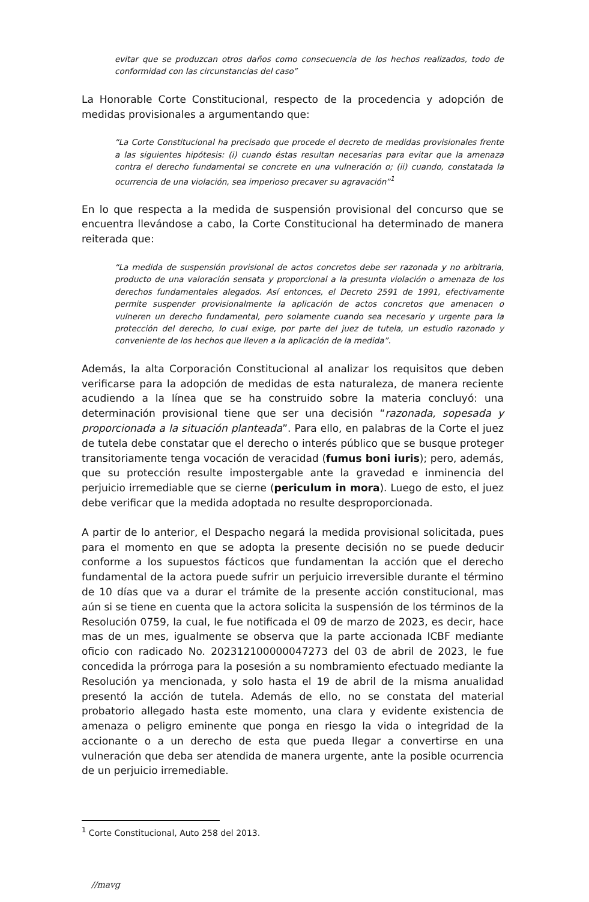evitar que se produzcan otros daños como consecuencia de los hechos realizados, todo de conformidad con las circunstancias del caso”
La Honorable Corte Constitucional, respecto de la procedencia y adopción de medidas provisionales a argumentando que:
“La Corte Constitucional ha precisado que procede el decreto de medidas provisionales frente a las siguientes hipótesis: (i) cuando éstas resultan necesarias para evitar que la amenaza contra el derecho fundamental se concrete en una vulneración o; (ii) cuando, constatada la ocurrencia de una violación, sea imperioso precaver su agravación”<sup>1</sup>
En lo que respecta a la medida de suspensión provisional del concurso que se encuentra llevándose a cabo, la Corte Constitucional ha determinado de manera reiterada que:
“La medida de suspensión provisional de actos concretos debe ser razonada y no arbitraria, producto de una valoración sensata y proporcional a la presunta violación o amenaza de los derechos fundamentales alegados. Así entonces, el Decreto 2591 de 1991, efectivamente permite suspender provisionalmente la aplicación de actos concretos que amenacen o vulneren un derecho fundamental, pero solamente cuando sea necesario y urgente para la protección del derecho, lo cual exige, por parte del juez de tutela, un estudio razonado y conveniente de los hechos que lleven a la aplicación de la medida”.
Además, la alta Corporación Constitucional al analizar los requisitos que deben verificarse para la adopción de medidas de esta naturaleza, de manera reciente acudiendo a la línea que se ha construido sobre la materia concluyó: una determinación provisional tiene que ser una decisión “razonada, sopesada y proporcionada a la situación planteada”. Para ello, en palabras de la Corte el juez de tutela debe constatar que el derecho o interés público que se busque proteger transitoriamente tenga vocación de veracidad (fumus boni iuris); pero, además, que su protección resulte impostergable ante la gravedad e inminencia del perjuicio irremediable que se cierne (periculum in mora). Luego de esto, el juez debe verificar que la medida adoptada no resulte desproporcionada.
A partir de lo anterior, el Despacho negará la medida provisional solicitada, pues para el momento en que se adopta la presente decisión no se puede deducir conforme a los supuestos fácticos que fundamentan la acción que el derecho fundamental de la actora puede sufrir un perjuicio irreversible durante el término de 10 días que va a durar el trámite de la presente acción constitucional, mas aún si se tiene en cuenta que la actora solicita la suspensión de los términos de la Resolución 0759, la cual, le fue notificada el 09 de marzo de 2023, es decir, hace mas de un mes, igualmente se observa que la parte accionada ICBF mediante oficio con radicado No. 202312100000047273 del 03 de abril de 2023, le fue concedida la prórroga para la posesión a su nombramiento efectuado mediante la Resolución ya mencionada, y solo hasta el 19 de abril de la misma anualidad presentó la acción de tutela. Además de ello, no se constata del material probatorio allegado hasta este momento, una clara y evidente existencia de amenaza o peligro eminente que ponga en riesgo la vida o integridad de la accionante o a un derecho de esta que pueda llegar a convertirse en una vulneración que deba ser atendida de manera urgente, ante la posible ocurrencia de un perjuicio irremediable.
<sup>1</sup> Corte Constitucional, Auto 258 del 2013.
//mavg